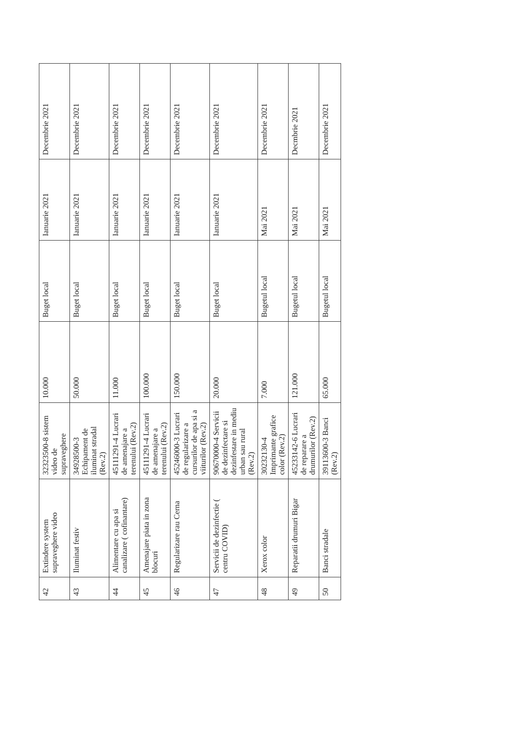| 42 | Extindere system supraveghere video | 32323500-8 sistem video de supraveghere | 10.000 | Buget local | Ianuarie 2021 | Decembrie 2021 |
| 43 | Iluminat festiv | 34928500-3 Echipament de iluminat stradal (Rev.2) | 50.000 | Buget local | Ianuarie 2021 | Decembrie 2021 |
| 44 | Alimentare cu apa si canalizare ( cofinantare) | 45111291-4 Lucrari de amenajare a terenului (Rev.2) | 11.000 | Buget local | Ianuarie 2021 | Decembrie 2021 |
| 45 | Amenajare piata in zona blocuri | 45111291-4 Lucrari de amenajare a terenului (Rev.2) | 100.000 | Buget local | Ianuarie 2021 | Decembrie 2021 |
| 46 | Regularizare rau Cerna | 45246000-3 Lucrari de regularizare a cursurilor de apa si a viiturilor (Rev.2) | 150.000 | Buget local | Ianuarie 2021 | Decembrie 2021 |
| 47 | Servicii de dezinfectie ( centru COVID) | 90670000-4 Servicii de dezinfectare si dezinfestare in mediu urban sau rural (Rev.2) | 20.000 | Buget local | Ianuarie 2021 | Decembrie 2021 |
| 48 | Xerox color | 30232130-4 Imprimante grafice color (Rev.2) | 7.000 | Bugetul local | Mai 2021 | Decembrie 2021 |
| 49 | Reparatii drumuri Bigar | 45233142-6 Lucrari de reparare a drumurilor (Rev.2) | 121.000 | Bugetul local | Mai 2021 | Decmbrie 2021 |
| 50 | Banci stradale | 39113600-3 Banci (Rev.2) | 65.000 | Bugetul local | Mai 2021 | Decembrie 2021 |